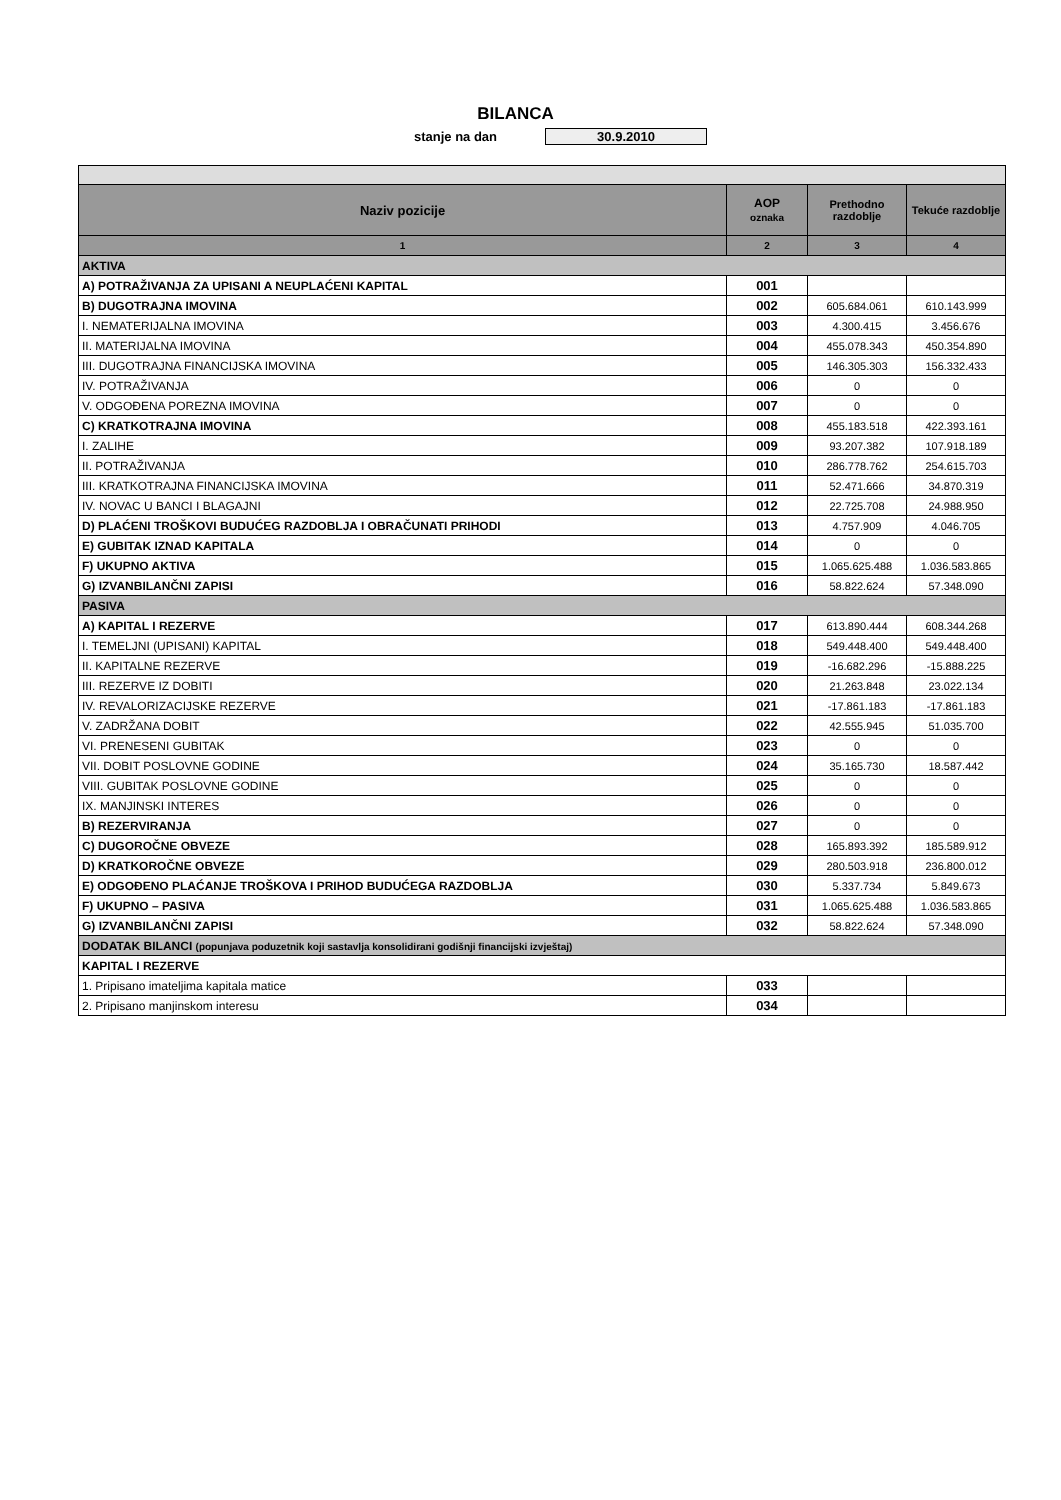BILANCA
stanje na dan 30.9.2010
| Naziv pozicije | AOP oznaka | Prethodno razdoblje | Tekuće razdoblje |
| --- | --- | --- | --- |
| 1 | 2 | 3 | 4 |
| AKTIVA | | | |
| A) POTRAŽIVANJA ZA UPISANI A NEUPLAĆENI KAPITAL | 001 | | |
| B) DUGOTRAJNA IMOVINA | 002 | 605.684.061 | 610.143.999 |
| I. NEMATERIJALNA IMOVINA | 003 | 4.300.415 | 3.456.676 |
| II. MATERIJALNA IMOVINA | 004 | 455.078.343 | 450.354.890 |
| III. DUGOTRAJNA FINANCIJSKA IMOVINA | 005 | 146.305.303 | 156.332.433 |
| IV. POTRAŽIVANJA | 006 | 0 | 0 |
| V. ODGOĐENA POREZNA IMOVINA | 007 | 0 | 0 |
| C) KRATKOTRAJNA IMOVINA | 008 | 455.183.518 | 422.393.161 |
| I. ZALIHE | 009 | 93.207.382 | 107.918.189 |
| II. POTRAŽIVANJA | 010 | 286.778.762 | 254.615.703 |
| III. KRATKOTRAJNA FINANCIJSKA IMOVINA | 011 | 52.471.666 | 34.870.319 |
| IV. NOVAC U BANCI I BLAGAJNI | 012 | 22.725.708 | 24.988.950 |
| D) PLAĆENI TROŠKOVI BUDUĆEG RAZDOBLJA I OBRAČUNATI PRIHODI | 013 | 4.757.909 | 4.046.705 |
| E) GUBITAK IZNAD KAPITALA | 014 | 0 | 0 |
| F) UKUPNO AKTIVA | 015 | 1.065.625.488 | 1.036.583.865 |
| G) IZVANBILANČNI ZAPISI | 016 | 58.822.624 | 57.348.090 |
| PASIVA | | | |
| A) KAPITAL I REZERVE | 017 | 613.890.444 | 608.344.268 |
| I. TEMELJNI (UPISANI) KAPITAL | 018 | 549.448.400 | 549.448.400 |
| II. KAPITALNE REZERVE | 019 | -16.682.296 | -15.888.225 |
| III. REZERVE IZ DOBITI | 020 | 21.263.848 | 23.022.134 |
| IV. REVALORIZACIJSKE REZERVE | 021 | -17.861.183 | -17.861.183 |
| V. ZADRŽANA DOBIT | 022 | 42.555.945 | 51.035.700 |
| VI. PRENESENI GUBITAK | 023 | 0 | 0 |
| VII. DOBIT POSLOVNE GODINE | 024 | 35.165.730 | 18.587.442 |
| VIII. GUBITAK POSLOVNE GODINE | 025 | 0 | 0 |
| IX. MANJINSKI INTERES | 026 | 0 | 0 |
| B) REZERVIRANJA | 027 | 0 | 0 |
| C) DUGOROČNE OBVEZE | 028 | 165.893.392 | 185.589.912 |
| D) KRATKOROČNE OBVEZE | 029 | 280.503.918 | 236.800.012 |
| E) ODGOĐENO PLAĆANJE TROŠKOVA I PRIHOD BUDUĆEGA RAZDOBLJA | 030 | 5.337.734 | 5.849.673 |
| F) UKUPNO – PASIVA | 031 | 1.065.625.488 | 1.036.583.865 |
| G) IZVANBILANČNI ZAPISI | 032 | 58.822.624 | 57.348.090 |
| DODATAK BILANCI (popunjava poduzetnik koji sastavlja konsolidirani godišnji financijski izvještaj) | | | |
| KAPITAL I REZERVE | | | |
| 1. Pripisano imateljima kapitala matice | 033 | | |
| 2. Pripisano manjinskom interesu | 034 | | |